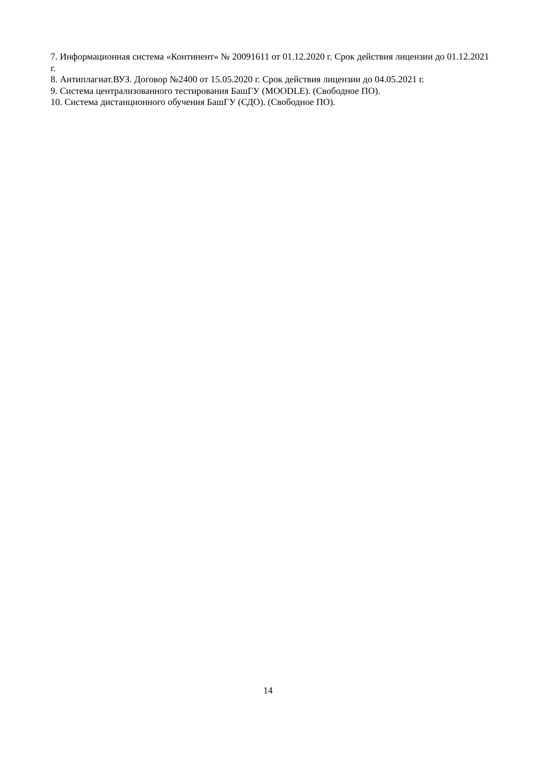7. Информационная система «Континент» № 20091611 от 01.12.2020 г. Срок действия лицензии до 01.12.2021 г.
8. Антиплагиат.ВУЗ. Договор №2400 от 15.05.2020 г. Срок действия лицензии до 04.05.2021 г.
9. Система централизованного тестирования БашГУ (MOODLE). (Свободное ПО).
10. Система дистанционного обучения БашГУ (СДО). (Свободное ПО).
14